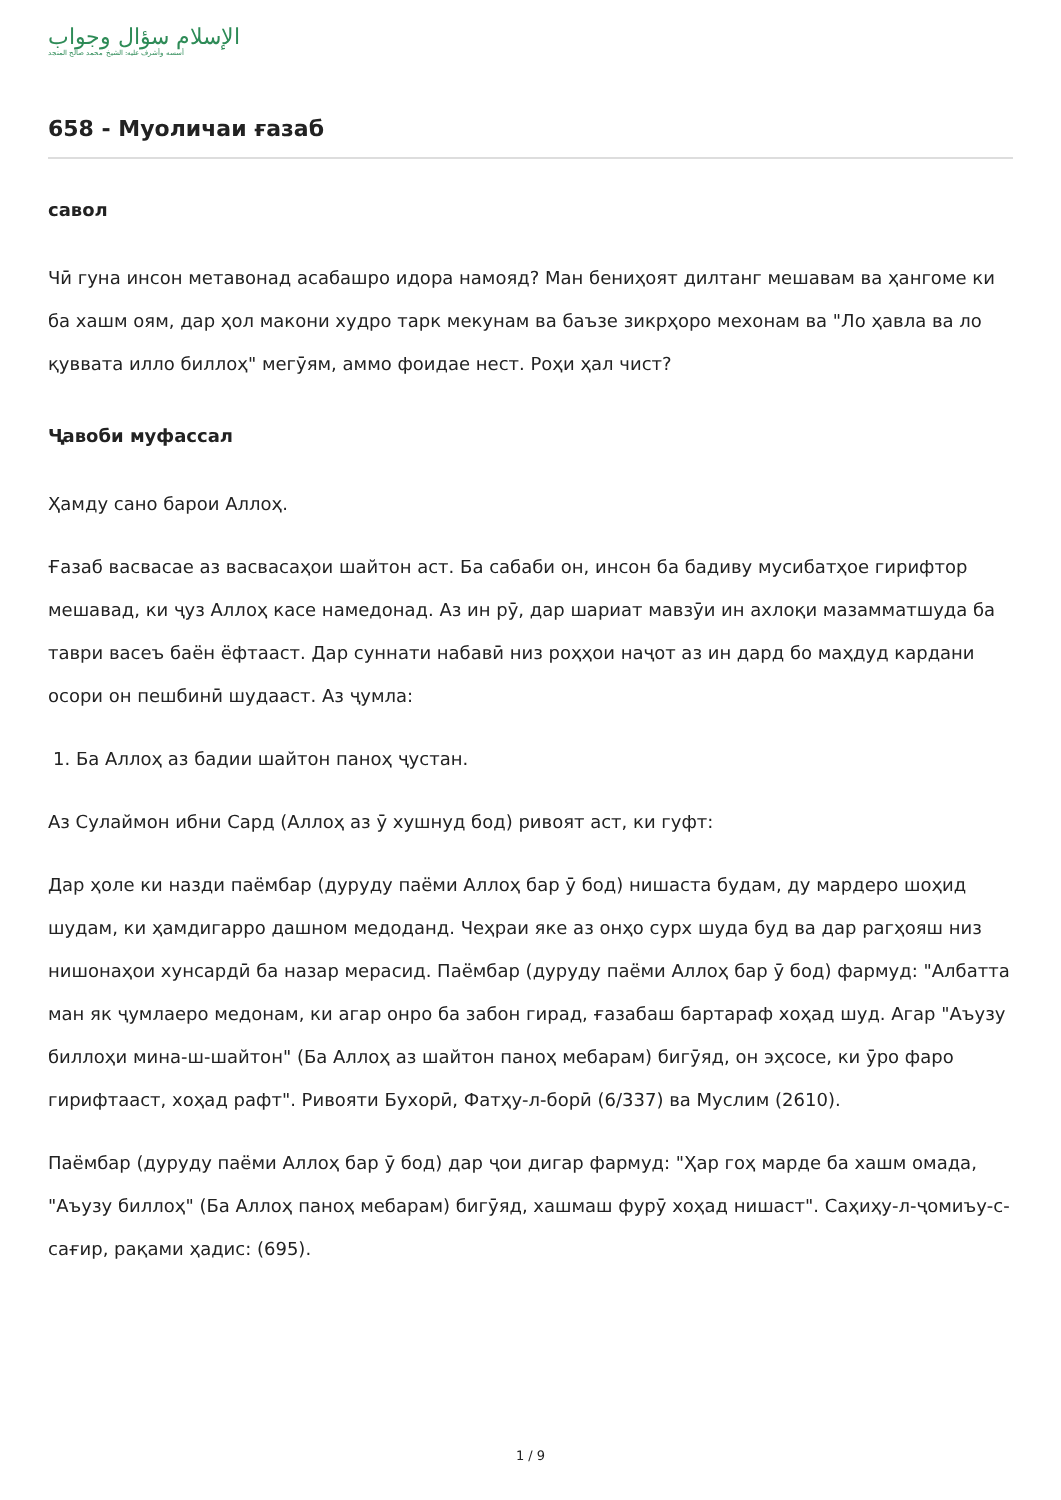الإسلام سؤال وجواب
أسسه وأشرف عليه: الشيخ محمد صالح المنجد
658 - Муоличаи ғазаб
савол
Чӣ гуна инсон метавонад асабашро идора намояд? Ман бениҳоят дилтанг мешавам ва ҳангоме ки ба хашм оям, дар ҳол макони худро тарк мекунам ва баъзе зикрҳоро мехонам ва "Ло ҳавла ва ло қуввата илло биллоҳ" мегӯям, аммо фоидае нест. Роҳи ҳал чист?
Ҷавоби муфассал
Ҳамду сано барои Аллоҳ.
Ғазаб васвасае аз васвасаҳои шайтон аст. Ба сабаби он, инсон ба бадиву мусибатҳое гирифтор мешавад, ки ҷуз Аллоҳ касе намедонад. Аз ин рӯ, дар шариат мавзӯи ин ахлоқи мазамматшуда ба таври васеъ баён ёфтааст. Дар суннати набавӣ низ роҳҳои наҷот аз ин дард бо маҳдуд кардани осори он пешбинӣ шудааст. Аз ҷумла:
1. Ба Аллоҳ аз бадии шайтон паноҳ ҷустан.
Аз Сулаймон ибни Сард (Аллоҳ аз ӯ хушнуд бод) ривоят аст, ки гуфт:
Дар ҳоле ки назди паёмбар (дуруду паёми Аллоҳ бар ӯ бод) нишаста будам, ду мардеро шоҳид шудам, ки ҳамдигарро дашном медоданд. Чеҳраи яке аз онҳо сурх шуда буд ва дар рагҳояш низ нишонаҳои хунсардӣ ба назар мерасид. Паёмбар (дуруду паёми Аллоҳ бар ӯ бод) фармуд: "Албатта ман як ҷумлаеро медонам, ки агар онро ба забон гирад, ғазабаш бартараф хоҳад шуд. Агар "Аъузу биллоҳи мина-ш-шайтон" (Ба Аллоҳ аз шайтон паноҳ мебарам) бигӯяд, он эҳсосе, ки ӯро фаро гирифтааст, хоҳад рафт". Ривояти Бухорӣ, Фатҳу-л-борӣ (6/337) ва Муслим (2610).
Паёмбар (дуруду паёми Аллоҳ бар ӯ бод) дар ҷои дигар фармуд: "Ҳар гоҳ марде ба хашм омада, "Аъузу биллоҳ" (Ба Аллоҳ паноҳ мебарам) бигӯяд, хашмаш фурӯ хоҳад нишаст". Саҳиҳу-л-ҷомиъу-с-сағир, рақами ҳадис: (695).
1 / 9